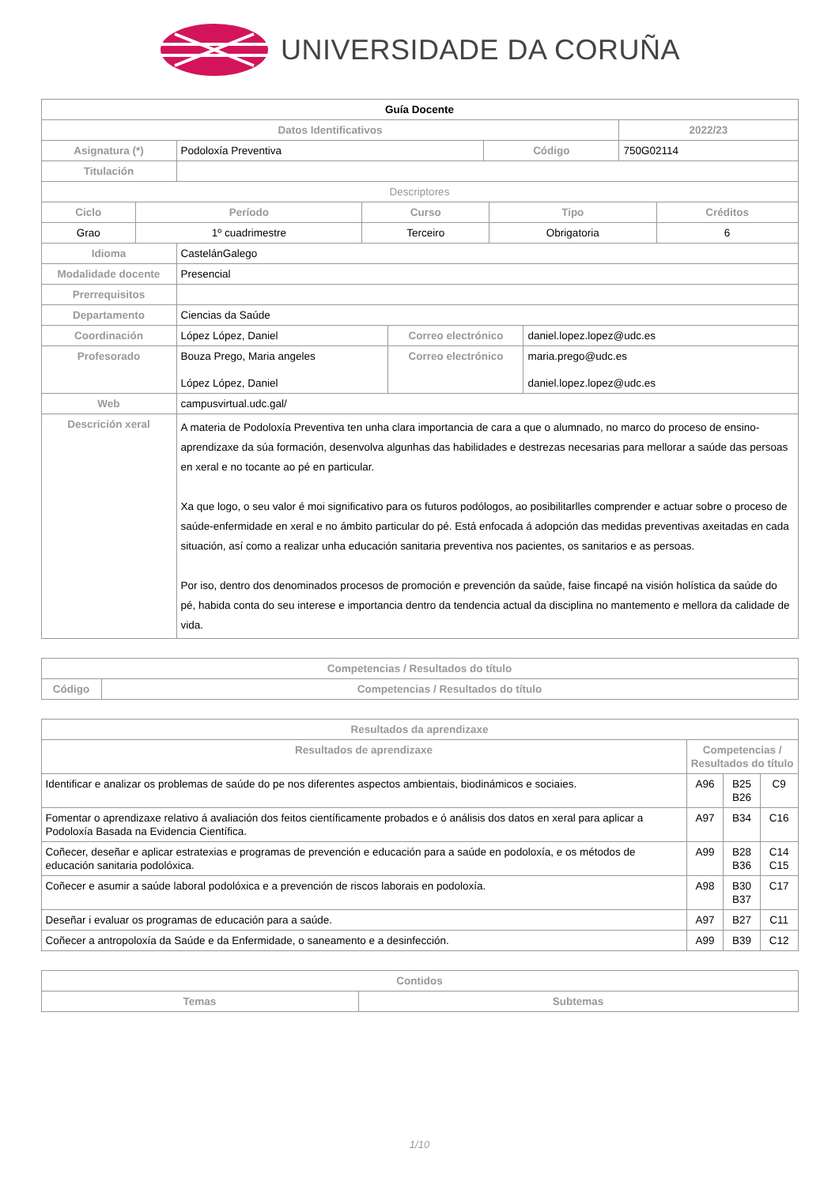UNIVERSIDADE DA CORUÑA
| Guía Docente | | | | |
| Datos Identificativos | | | | 2022/23 |
| Asignatura (*) | Podoloxía Preventiva | Código | 750G02114 | |
| Titulación | | | | |
| Descriptores | | | | |
| Ciclo | Período | Curso | Tipo | Créditos |
| --- | --- | --- | --- | --- |
| Grao | 1º cuadrimestre | Terceiro | Obrigatoria | 6 |
| Idioma | CastelánGalego | | |
| Modalidade docente | Presencial | | |
| Prerrequisitos | | | |
| Departamento | Ciencias da Saúde | | |
| Coordinación | López López, Daniel | Correo electrónico | daniel.lopez.lopez@udc.es |
| Profesorado | Bouza Prego, Maria angeles López López, Daniel | Correo electrónico | maria.prego@udc.es daniel.lopez.lopez@udc.es |
| Web | campusvirtual.udc.gal/ | | |
| Descrición xeral | A materia de Podoloxía Preventiva ten unha clara importancia de cara a que o alumnado, no marco do proceso de ensino-aprendizaxe da súa formación, desenvolva algunhas das habilidades e destrezas necesarias para mellorar a saúde das persoas en xeral e no tocante ao pé en particular. Xa que logo, o seu valor é moi significativo para os futuros podólogos, ao posibilitarlles comprender e actuar sobre o proceso de saúde-enfermidade en xeral e no ámbito particular do pé. Está enfocada á adopción das medidas preventivas axeitadas en cada situación, así como a realizar unha educación sanitaria preventiva nos pacientes, os sanitarios e as persoas. Por iso, dentro dos denominados procesos de promoción e prevención da saúde, faise fincapé na visión holística da saúde do pé, habida conta do seu interese e importancia dentro da tendencia actual da disciplina no mantemento e mellora da calidade de vida. | | |
| Competencias / Resultados do título | |
| --- | --- |
| Código | Competencias / Resultados do título |
| Resultados da aprendizaxe | | | |
| --- | --- | --- | --- |
| Resultados de aprendizaxe | Competencias / Resultados do título | | |
| Identificar e analizar os problemas de saúde do pe nos diferentes aspectos ambientais, biodinámicos e sociaies. | A96 | B25 B26 | C9 |
| Fomentar o aprendizaxe relativo á avaliación dos feitos científicamente probados e ó análisis dos datos en xeral para aplicar a Podoloxía Basada na Evidencia Científica. | A97 | B34 | C16 |
| Coñecer, deseñar e aplicar estratexias e programas de prevención e educación para a saúde en podoloxía, e os métodos de educación sanitaria podolóxica. | A99 | B28 B36 | C14 C15 |
| Coñecer e asumir a saúde laboral podolóxica e a prevención de riscos laborais en podoloxía. | A98 | B30 B37 | C17 |
| Deseñar i evaluar os programas de educación para a saúde. | A97 | B27 | C11 |
| Coñecer a antropoloxía da Saúde e da Enfermidade, o saneamento e a desinfección. | A99 | B39 | C12 |
| Contidos | |
| --- | --- |
| Temas | Subtemas |
1/10